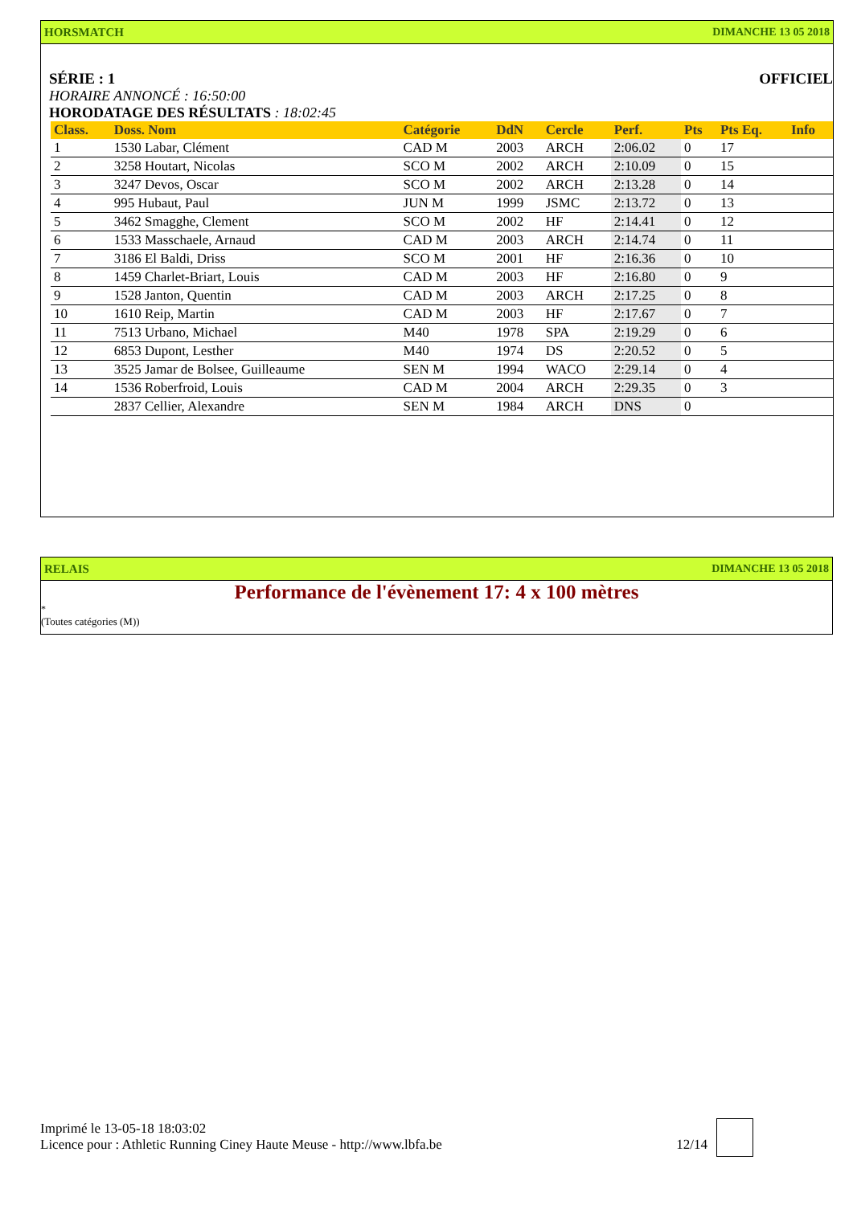HORSMATCH DIMANCHE 13 05 2018
SÉRIE : 1 OFFICIEL
HORAIRE ANNONCÉ : 16:50:00
HORODATAGE DES RÉSULTATS : 18:02:45
| Class. | Doss. Nom | Catégorie | DdN | Cercle | Perf. | Pts | Pts Eq. | Info |
| --- | --- | --- | --- | --- | --- | --- | --- | --- |
| 1 | 1530 Labar, Clément | CAD M | 2003 | ARCH | 2:06.02 | 0 | 17 | |
| 2 | 3258 Houtart, Nicolas | SCO M | 2002 | ARCH | 2:10.09 | 0 | 15 | |
| 3 | 3247 Devos, Oscar | SCO M | 2002 | ARCH | 2:13.28 | 0 | 14 | |
| 4 | 995 Hubaut, Paul | JUN M | 1999 | JSMC | 2:13.72 | 0 | 13 | |
| 5 | 3462 Smagghe, Clement | SCO M | 2002 | HF | 2:14.41 | 0 | 12 | |
| 6 | 1533 Masschaele, Arnaud | CAD M | 2003 | ARCH | 2:14.74 | 0 | 11 | |
| 7 | 3186 El Baldi, Driss | SCO M | 2001 | HF | 2:16.36 | 0 | 10 | |
| 8 | 1459 Charlet-Briart, Louis | CAD M | 2003 | HF | 2:16.80 | 0 | 9 | |
| 9 | 1528 Janton, Quentin | CAD M | 2003 | ARCH | 2:17.25 | 0 | 8 | |
| 10 | 1610 Reip, Martin | CAD M | 2003 | HF | 2:17.67 | 0 | 7 | |
| 11 | 7513 Urbano, Michael | M40 | 1978 | SPA | 2:19.29 | 0 | 6 | |
| 12 | 6853 Dupont, Lesther | M40 | 1974 | DS | 2:20.52 | 0 | 5 | |
| 13 | 3525 Jamar de Bolsee, Guilleaume | SEN M | 1994 | WACO | 2:29.14 | 0 | 4 | |
| 14 | 1536 Roberfroid, Louis | CAD M | 2004 | ARCH | 2:29.35 | 0 | 3 | |
| | 2837 Cellier, Alexandre | SEN M | 1984 | ARCH | DNS | 0 | | |
RELAIS DIMANCHE 13 05 2018
Performance de l'évènement 17: 4 x 100 mètres
*
(Toutes catégories (M))
Imprimé le 13-05-18 18:03:02
Licence pour : Athletic Running Ciney Haute Meuse - http://www.lbfa.be 12/14